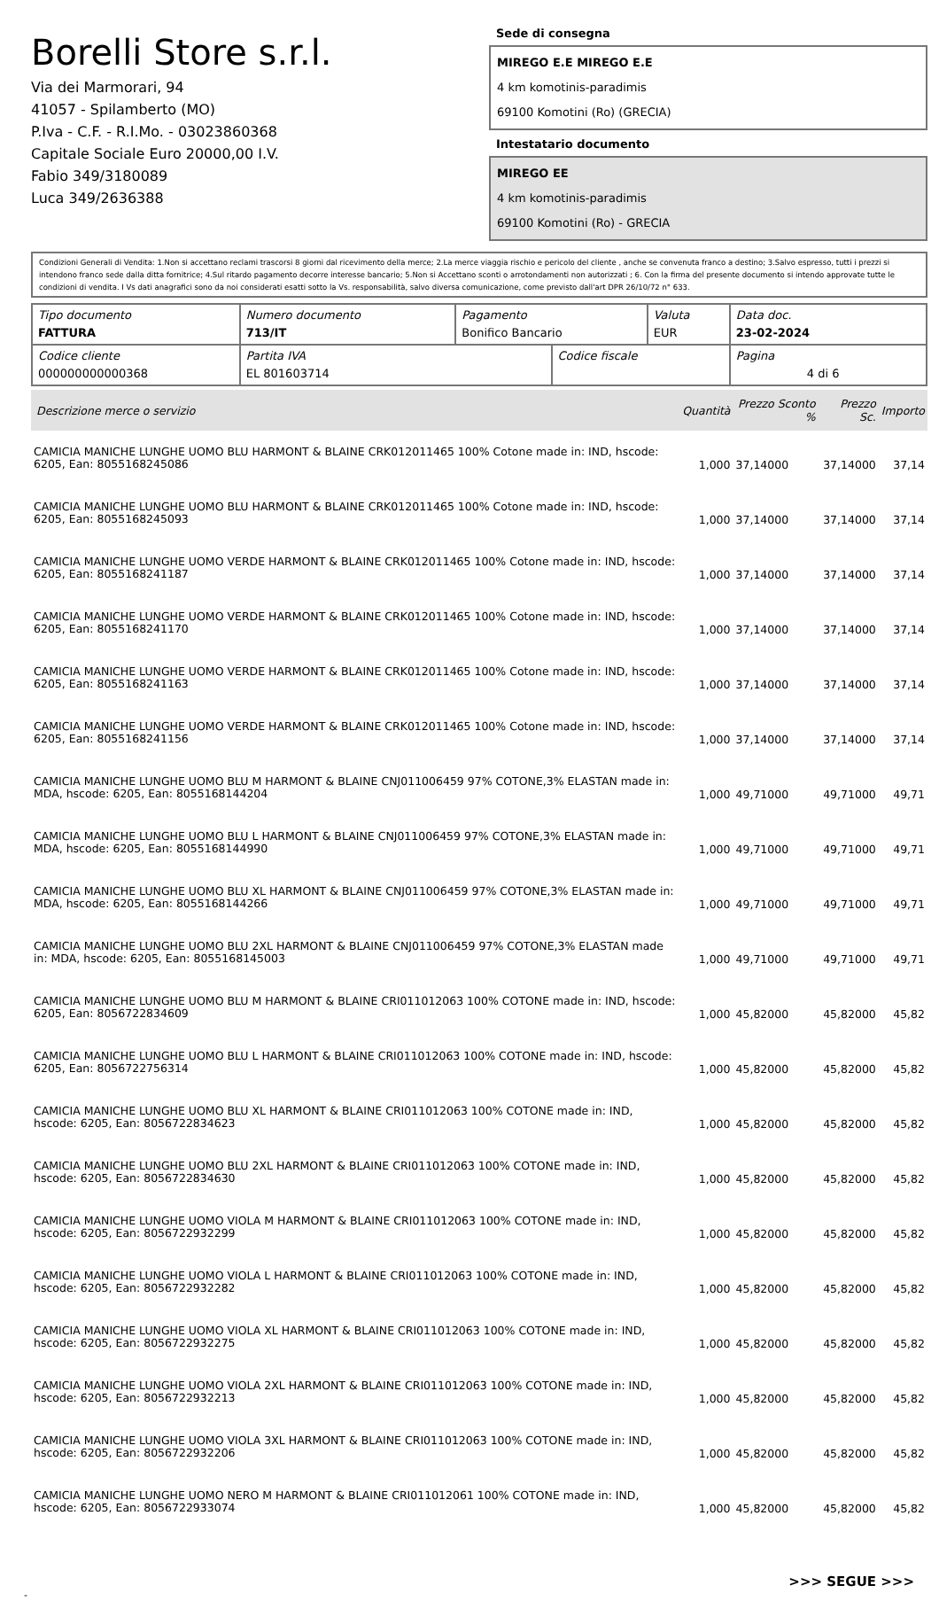Borelli Store s.r.l.
Via dei Marmorari, 94
41057 - Spilamberto (MO)
P.Iva - C.F. - R.I.Mo. - 03023860368
Capitale Sociale Euro 20000,00 I.V.
Fabio 349/3180089
Luca 349/2636388
Sede di consegna
MIREGO E.E MIREGO E.E
4 km komotinis-paradimis
69100 Komotini (Ro) (GRECIA)
Intestatario documento
MIREGO EE
4 km komotinis-paradimis
69100 Komotini (Ro) - GRECIA
Condizioni Generali di Vendita: 1.Non si accettano reclami trascorsi 8 giorni dal ricevimento della merce; 2.La merce viaggia rischio e pericolo del cliente , anche se convenuta franco a destino; 3.Salvo espresso, tutti i prezzi si intendono franco sede dalla ditta fornitrice; 4.Sul ritardo pagamento decorre interesse bancario; 5.Non si Accettano sconti o arrotondamenti non autorizzati ; 6. Con la firma del presente documento si intendo approvate tutte le condizioni di vendita. I Vs dati anagrafici sono da noi considerati esatti sotto la Vs. responsabilità, salvo diversa comunicazione, come previsto dall'art DPR 26/10/72 n° 633.
| Tipo documento FATTURA | Numero documento 713/IT | Pagamento Bonifico Bancario | | Valuta EUR | Data doc. 23-02-2024 |
| Codice cliente 000000000000368 | Partita IVA EL 801603714 | | Codice fiscale | | Pagina 4 di 6 |
| Descrizione merce o servizio | Quantità | Prezzo Sconto % | Prezzo Sc. | Importo |
| --- | --- | --- | --- | --- |
| CAMICIA MANICHE LUNGHE UOMO BLU HARMONT & BLAINE CRK012011465 100% Cotone made in: IND, hscode: 6205, Ean: 8055168245086 | 1,000 | 37,14000 | 37,14000 | 37,14 |
| CAMICIA MANICHE LUNGHE UOMO BLU HARMONT & BLAINE CRK012011465 100% Cotone made in: IND, hscode: 6205, Ean: 8055168245093 | 1,000 | 37,14000 | 37,14000 | 37,14 |
| CAMICIA MANICHE LUNGHE UOMO VERDE HARMONT & BLAINE CRK012011465 100% Cotone made in: IND, hscode: 6205, Ean: 8055168241187 | 1,000 | 37,14000 | 37,14000 | 37,14 |
| CAMICIA MANICHE LUNGHE UOMO VERDE HARMONT & BLAINE CRK012011465 100% Cotone made in: IND, hscode: 6205, Ean: 8055168241170 | 1,000 | 37,14000 | 37,14000 | 37,14 |
| CAMICIA MANICHE LUNGHE UOMO VERDE HARMONT & BLAINE CRK012011465 100% Cotone made in: IND, hscode: 6205, Ean: 8055168241163 | 1,000 | 37,14000 | 37,14000 | 37,14 |
| CAMICIA MANICHE LUNGHE UOMO VERDE HARMONT & BLAINE CRK012011465 100% Cotone made in: IND, hscode: 6205, Ean: 8055168241156 | 1,000 | 37,14000 | 37,14000 | 37,14 |
| CAMICIA MANICHE LUNGHE UOMO BLU M HARMONT & BLAINE CNJ011006459 97% COTONE,3% ELASTAN made in: MDA, hscode: 6205, Ean: 8055168144204 | 1,000 | 49,71000 | 49,71000 | 49,71 |
| CAMICIA MANICHE LUNGHE UOMO BLU L HARMONT & BLAINE CNJ011006459 97% COTONE,3% ELASTAN made in: MDA, hscode: 6205, Ean: 8055168144990 | 1,000 | 49,71000 | 49,71000 | 49,71 |
| CAMICIA MANICHE LUNGHE UOMO BLU XL HARMONT & BLAINE CNJ011006459 97% COTONE,3% ELASTAN made in: MDA, hscode: 6205, Ean: 8055168144266 | 1,000 | 49,71000 | 49,71000 | 49,71 |
| CAMICIA MANICHE LUNGHE UOMO BLU 2XL HARMONT & BLAINE CNJ011006459 97% COTONE,3% ELASTAN made in: MDA, hscode: 6205, Ean: 8055168145003 | 1,000 | 49,71000 | 49,71000 | 49,71 |
| CAMICIA MANICHE LUNGHE UOMO BLU M HARMONT & BLAINE CRI011012063 100% COTONE made in: IND, hscode: 6205, Ean: 8056722834609 | 1,000 | 45,82000 | 45,82000 | 45,82 |
| CAMICIA MANICHE LUNGHE UOMO BLU L HARMONT & BLAINE CRI011012063 100% COTONE made in: IND, hscode: 6205, Ean: 8056722756314 | 1,000 | 45,82000 | 45,82000 | 45,82 |
| CAMICIA MANICHE LUNGHE UOMO BLU XL HARMONT & BLAINE CRI011012063 100% COTONE made in: IND, hscode: 6205, Ean: 8056722834623 | 1,000 | 45,82000 | 45,82000 | 45,82 |
| CAMICIA MANICHE LUNGHE UOMO BLU 2XL HARMONT & BLAINE CRI011012063 100% COTONE made in: IND, hscode: 6205, Ean: 8056722834630 | 1,000 | 45,82000 | 45,82000 | 45,82 |
| CAMICIA MANICHE LUNGHE UOMO VIOLA M HARMONT & BLAINE CRI011012063 100% COTONE made in: IND, hscode: 6205, Ean: 8056722932299 | 1,000 | 45,82000 | 45,82000 | 45,82 |
| CAMICIA MANICHE LUNGHE UOMO VIOLA L HARMONT & BLAINE CRI011012063 100% COTONE made in: IND, hscode: 6205, Ean: 8056722932282 | 1,000 | 45,82000 | 45,82000 | 45,82 |
| CAMICIA MANICHE LUNGHE UOMO VIOLA XL HARMONT & BLAINE CRI011012063 100% COTONE made in: IND, hscode: 6205, Ean: 8056722932275 | 1,000 | 45,82000 | 45,82000 | 45,82 |
| CAMICIA MANICHE LUNGHE UOMO VIOLA 2XL HARMONT & BLAINE CRI011012063 100% COTONE made in: IND, hscode: 6205, Ean: 8056722932213 | 1,000 | 45,82000 | 45,82000 | 45,82 |
| CAMICIA MANICHE LUNGHE UOMO VIOLA 3XL HARMONT & BLAINE CRI011012063 100% COTONE made in: IND, hscode: 6205, Ean: 8056722932206 | 1,000 | 45,82000 | 45,82000 | 45,82 |
| CAMICIA MANICHE LUNGHE UOMO NERO M HARMONT & BLAINE CRI011012061 100% COTONE made in: IND, hscode: 6205, Ean: 8056722933074 | 1,000 | 45,82000 | 45,82000 | 45,82 |
>>> SEGUE >>>
-